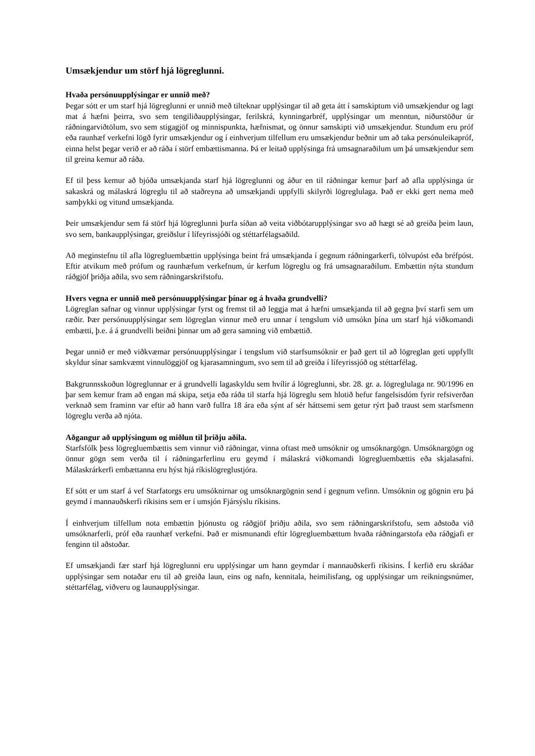Umsækjendur um störf hjá lögreglunni.
Hvaða persónuupplýsingar er unnið með?
Þegar sótt er um starf hjá lögreglunni er unnið með tilteknar upplýsingar til að geta átt í samskiptum við umsækjendur og lagt mat á hæfni þeirra, svo sem tengiliðaupplýsingar, ferilskrá, kynningarbréf, upplýsingar um menntun, niðurstöður úr ráðningarviðtölum, svo sem stigagjöf og minnispunkta, hæfnismat, og önnur samskipti við umsækjendur. Stundum eru próf eða raunhæf verkefni lögð fyrir umsækjendur og í einhverjum tilfellum eru umsækjendur beðnir um að taka persónuleikapróf, einna helst þegar verið er að ráða í störf embættismanna. Þá er leitað upplýsinga frá umsagnaraðilum um þá umsækjendur sem til greina kemur að ráða.
Ef til þess kemur að bjóða umsækjanda starf hjá lögreglunni og áður en til ráðningar kemur þarf að afla upplýsinga úr sakaskrá og málaskrá lögreglu til að staðreyna að umsækjandi uppfylli skilyrði lögreglulaga. Það er ekki gert nema með samþykki og vitund umsækjanda.
Þeir umsækjendur sem fá störf hjá lögreglunni þurfa síðan að veita viðbótarupplýsingar svo að hægt sé að greiða þeim laun, svo sem, bankaupplýsingar, greiðslur í lífeyrissjóði og stéttarfélagsaðild.
Að meginstefnu til afla lögregluembættin upplýsinga beint frá umsækjanda í gegnum ráðningarkerfi, tölvupóst eða bréfpóst. Eftir atvikum með prófum og raunhæfum verkefnum, úr kerfum lögreglu og frá umsagnaraðilum. Embættin nýta stundum ráðgjöf þriðja aðila, svo sem ráðningarskrifstofu.
Hvers vegna er unnið með persónuupplýsingar þínar og á hvaða grundvelli?
Lögreglan safnar og vinnur upplýsingar fyrst og fremst til að leggja mat á hæfni umsækjanda til að gegna því starfi sem um ræðir. Þær persónuupplýsingar sem lögreglan vinnur með eru unnar í tengslum við umsókn þína um starf hjá viðkomandi embætti, þ.e. á á grundvelli beiðni þinnar um að gera samning við embættið.
Þegar unnið er með viðkvæmar persónuupplýsingar í tengslum við starfsumsóknir er það gert til að lögreglan geti uppfyllt skyldur sínar samkvæmt vinnulöggjöf og kjarasamningum, svo sem til að greiða í lífeyrissjóð og stéttarfélag.
Bakgrunnsskoðun lögreglunnar er á grundvelli lagaskyldu sem hvílir á lögreglunni, sbr. 28. gr. a. lögreglulaga nr. 90/1996 en þar sem kemur fram að engan má skipa, setja eða ráða til starfa hjá lögreglu sem hlotið hefur fangelsisdóm fyrir refsiverðan verknað sem framinn var eftir að hann varð fullra 18 ára eða sýnt af sér háttsemi sem getur rýrt það traust sem starfsmenn lögreglu verða að njóta.
Aðgangur að upplýsingum og miðlun til þriðju aðila.
Starfsfólk þess lögregluembættis sem vinnur við ráðningar, vinna oftast með umsóknir og umsóknargögn. Umsóknargögn og önnur gögn sem verða til í ráðningarferlinu eru geymd í málaskrá viðkomandi lögregluembættis eða skjalasafni. Málaskrárkerfi embættanna eru hýst hjá ríkislögreglustjóra.
Ef sótt er um starf á vef Starfatorgs eru umsóknirnar og umsóknargögnin send í gegnum vefinn. Umsóknin og gögnin eru þá geymd í mannauðskerfi ríkisins sem er í umsjón Fjársýslu ríkisins.
Í einhverjum tilfellum nota embættin þjónustu og ráðgjöf þriðju aðila, svo sem ráðningarskrifstofu, sem aðstoða við umsóknarferli, próf eða raunhæf verkefni. Það er mismunandi eftir lögregluembættum hvaða ráðningarstofa eða ráðgjafi er fenginn til aðstoðar.
Ef umsækjandi fær starf hjá lögreglunni eru upplýsingar um hann geymdar í mannauðskerfi ríkisins. Í kerfið eru skráðar upplýsingar sem notaðar eru til að greiða laun, eins og nafn, kennitala, heimilisfang, og upplýsingar um reikningsnúmer, stéttarfélag, viðveru og launaupplýsingar.